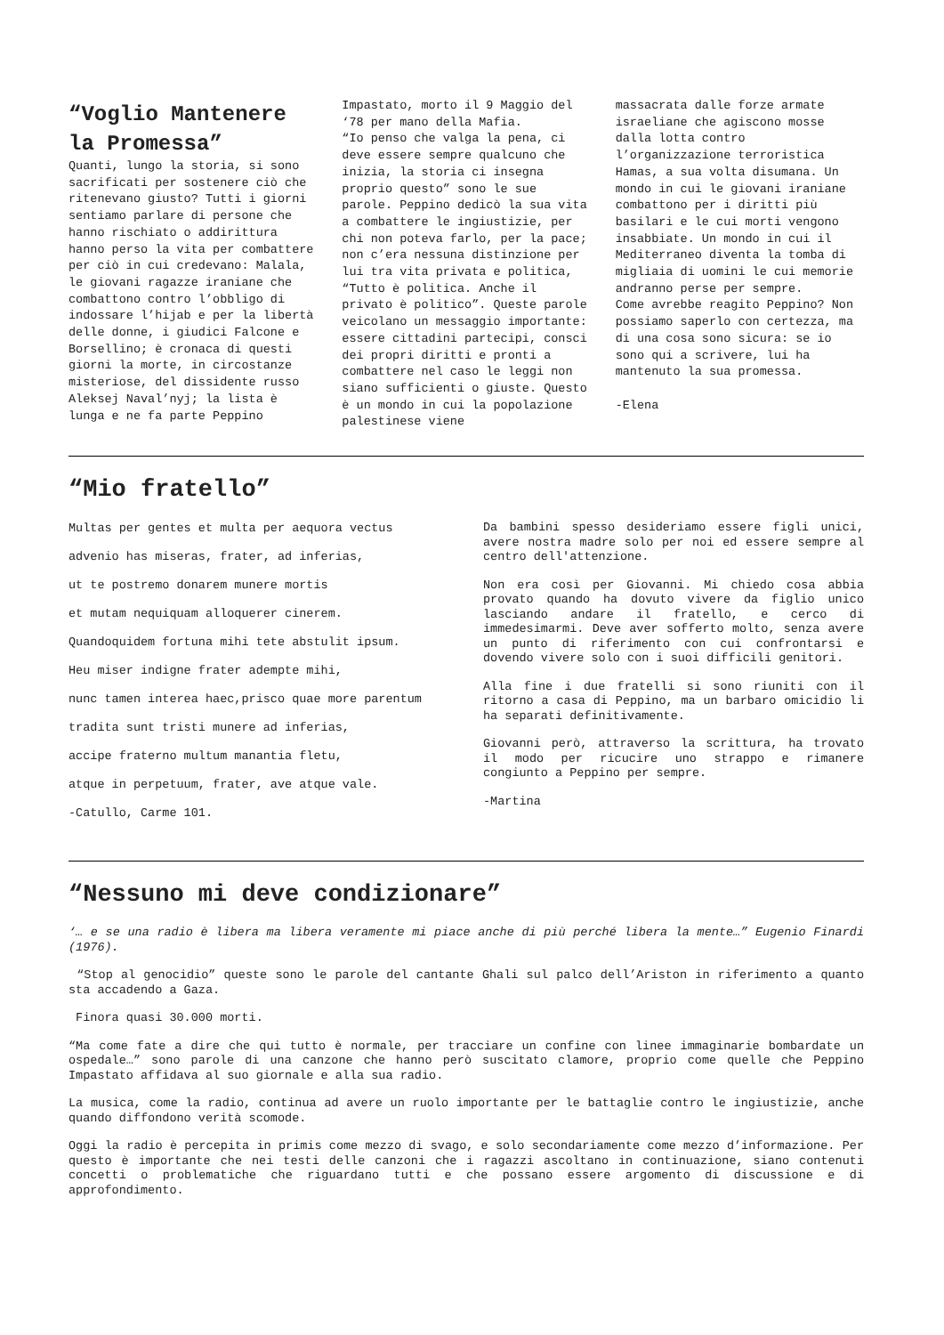“Voglio Mantenere la Promessa”
Quanti, lungo la storia, si sono sacrificati per sostenere ciò che ritenevano giusto? Tutti i giorni sentiamo parlare di persone che hanno rischiato o addirittura hanno perso la vita per combattere per ciò in cui credevano: Malala, le giovani ragazze iraniane che combattono contro l’obbligo di indossare l’hijab e per la libertà delle donne, i giudici Falcone e Borsellino; è cronaca di questi giorni la morte, in circostanze misteriose, del dissidente russo Aleksej Naval’nyj; la lista è lunga e ne fa parte Peppino
Impastato, morto il 9 Maggio del ‘78 per mano della Mafia.
“Io penso che valga la pena, ci deve essere sempre qualcuno che inizia, la storia ci insegna proprio questo” sono le sue parole. Peppino dedicò la sua vita a combattere le ingiustizie, per chi non poteva farlo, per la pace; non c’era nessuna distinzione per lui tra vita privata e politica, “Tutto è politica. Anche il privato è politico”. Queste parole veicolano un messaggio importante: essere cittadini partecipi, consci dei propri diritti e pronti a combattere nel caso le leggi non siano sufficienti o giuste. Questo è un mondo in cui la popolazione palestinese viene
massacrata dalle forze armate israeliane che agiscono mosse dalla lotta contro l’organizzazione terroristica Hamas, a sua volta disumana. Un mondo in cui le giovani iraniane combattono per i diritti più basilari e le cui morti vengono insabbiate. Un mondo in cui il Mediterraneo diventa la tomba di migliaia di uomini le cui memorie andranno perse per sempre.
Come avrebbe reagito Peppino? Non possiamo saperlo con certezza, ma di una cosa sono sicura: se io sono qui a scrivere, lui ha mantenuto la sua promessa.
-Elena
“Mio fratello”
Multas per gentes et multa per aequora vectus
advenio has miseras, frater, ad inferias,
ut te postremo donarem munere mortis
et mutam nequiquam alloquerer cinerem.
Quandoquidem fortuna mihi tete abstulit ipsum.
Heu miser indigne frater adempte mihi,
nunc tamen interea haec,prisco quae more parentum
tradita sunt tristi munere ad inferias,
accipe fraterno multum manantia fletu,
atque in perpetuum, frater, ave atque vale.
-Catullo, Carme 101.
Da bambini spesso desideriamo essere figli unici, avere nostra madre solo per noi ed essere sempre al centro dell'attenzione.
Non era così per Giovanni. Mi chiedo cosa abbia provato quando ha dovuto vivere da figlio unico lasciando andare il fratello, e cerco di immedesimarmi. Deve aver sofferto molto, senza avere un punto di riferimento con cui confrontarsi e dovendo vivere solo con i suoi difficili genitori.
Alla fine i due fratelli si sono riuniti con il ritorno a casa di Peppino, ma un barbaro omicidio li ha separati definitivamente.
Giovanni però, attraverso la scrittura, ha trovato il modo per ricucire uno strappo e rimanere congiunto a Peppino per sempre.
-Martina
“Nessuno mi deve condizionare”
‘… e se una radio è libera ma libera veramente mi piace anche di più perché libera la mente…” Eugenio Finardi (1976).
“Stop al genocidio” queste sono le parole del cantante Ghali sul palco dell’Ariston in riferimento a quanto sta accadendo a Gaza.
Finora quasi 30.000 morti.
“Ma come fate a dire che qui tutto è normale, per tracciare un confine con linee immaginarie bombardate un ospedale…” sono parole di una canzone che hanno però suscitato clamore, proprio come quelle che Peppino Impastato affidava al suo giornale e alla sua radio.
La musica, come la radio, continua ad avere un ruolo importante per le battaglie contro le ingiustizie, anche quando diffondono verità scomode.
Oggi la radio è percepita in primis come mezzo di svago, e solo secondariamente come mezzo d’informazione. Per questo è importante che nei testi delle canzoni che i ragazzi ascoltano in continuazione, siano contenuti concetti o problematiche che riguardano tutti e che possano essere argomento di discussione e di approfondimento.